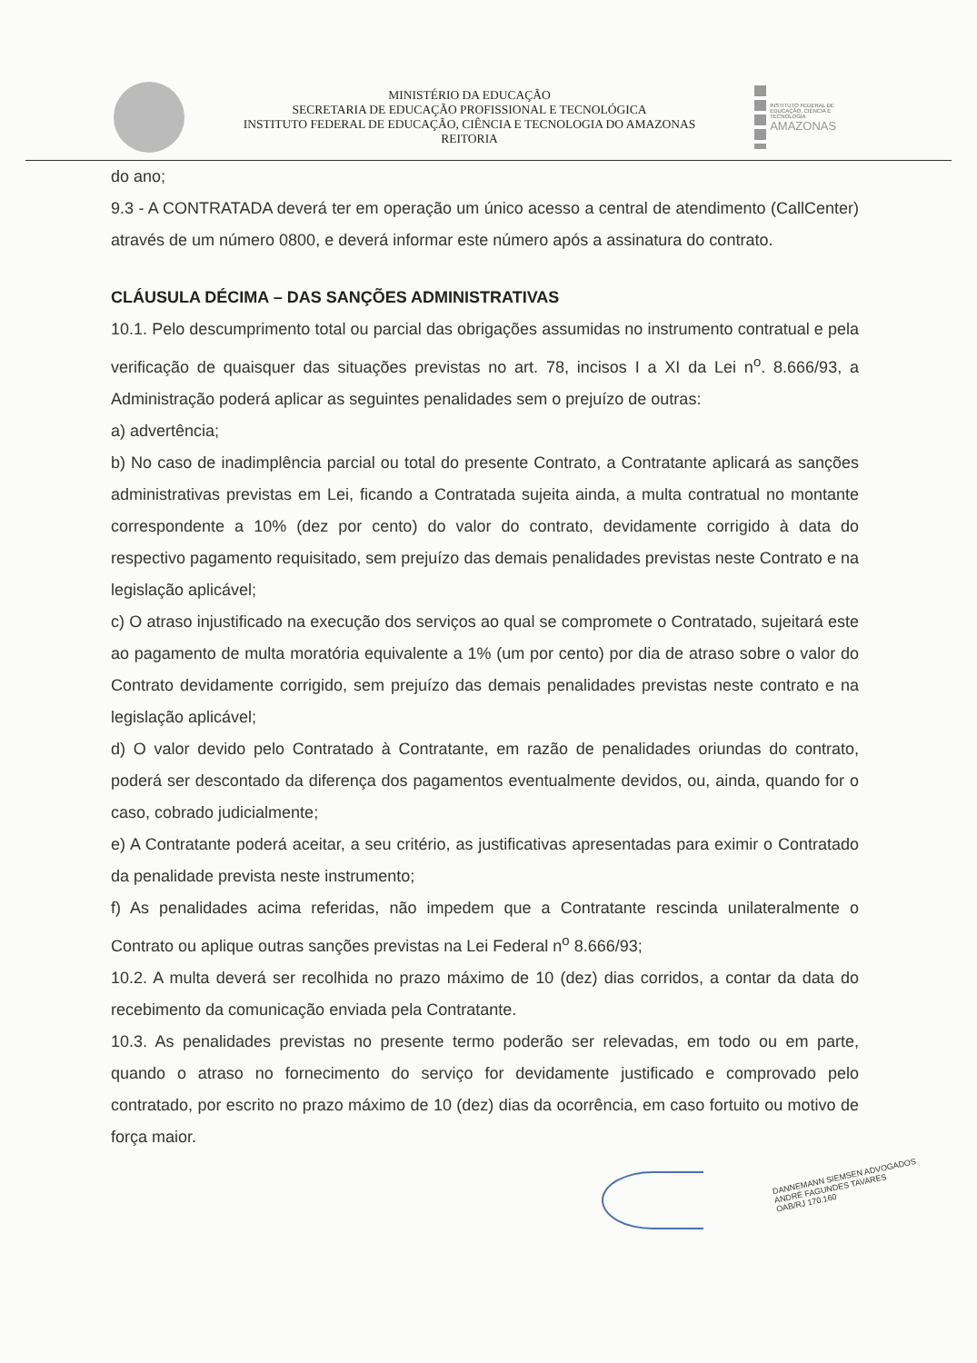MINISTÉRIO DA EDUCAÇÃO
SECRETARIA DE EDUCAÇÃO PROFISSIONAL E TECNOLÓGICA
INSTITUTO FEDERAL DE EDUCAÇÃO, CIÊNCIA E TECNOLOGIA DO AMAZONAS
REITORIA
INSTITUTO FEDERAL DE EDUCAÇÃO, CIÊNCIA E TECNOLOGIA
AMAZONAS
do ano;
9.3 - A CONTRATADA deverá ter em operação um único acesso a central de atendimento (CallCenter) através de um número 0800, e deverá informar este número após a assinatura do contrato.
CLÁUSULA DÉCIMA – DAS SANÇÕES ADMINISTRATIVAS
10.1. Pelo descumprimento total ou parcial das obrigações assumidas no instrumento contratual e pela verificação de quaisquer das situações previstas no art. 78, incisos I a XI da Lei n<sup>o</sup>. 8.666/93, a Administração poderá aplicar as seguintes penalidades sem o prejuízo de outras:
a) advertência;
b) No caso de inadimplência parcial ou total do presente Contrato, a Contratante aplicará as sanções administrativas previstas em Lei, ficando a Contratada sujeita ainda, a multa contratual no montante correspondente a 10% (dez por cento) do valor do contrato, devidamente corrigido à data do respectivo pagamento requisitado, sem prejuízo das demais penalidades previstas neste Contrato e na legislação aplicável;
c) O atraso injustificado na execução dos serviços ao qual se compromete o Contratado, sujeitará este ao pagamento de multa moratória equivalente a 1% (um por cento) por dia de atraso sobre o valor do Contrato devidamente corrigido, sem prejuízo das demais penalidades previstas neste contrato e na legislação aplicável;
d) O valor devido pelo Contratado à Contratante, em razão de penalidades oriundas do contrato, poderá ser descontado da diferença dos pagamentos eventualmente devidos, ou, ainda, quando for o caso, cobrado judicialmente;
e) A Contratante poderá aceitar, a seu critério, as justificativas apresentadas para eximir o Contratado da penalidade prevista neste instrumento;
f) As penalidades acima referidas, não impedem que a Contratante rescinda unilateralmente o Contrato ou aplique outras sanções previstas na Lei Federal n<sup>o</sup> 8.666/93;
10.2. A multa deverá ser recolhida no prazo máximo de 10 (dez) dias corridos, a contar da data do recebimento da comunicação enviada pela Contratante.
10.3. As penalidades previstas no presente termo poderão ser relevadas, em todo ou em parte, quando o atraso no fornecimento do serviço for devidamente justificado e comprovado pelo contratado, por escrito no prazo máximo de 10 (dez) dias da ocorrência, em caso fortuito ou motivo de força maior.
DANNEMANN SIEMSEN ADVOGADOS
ANDRÉ FAGUNDES TAVARES
OAB/RJ 170.160